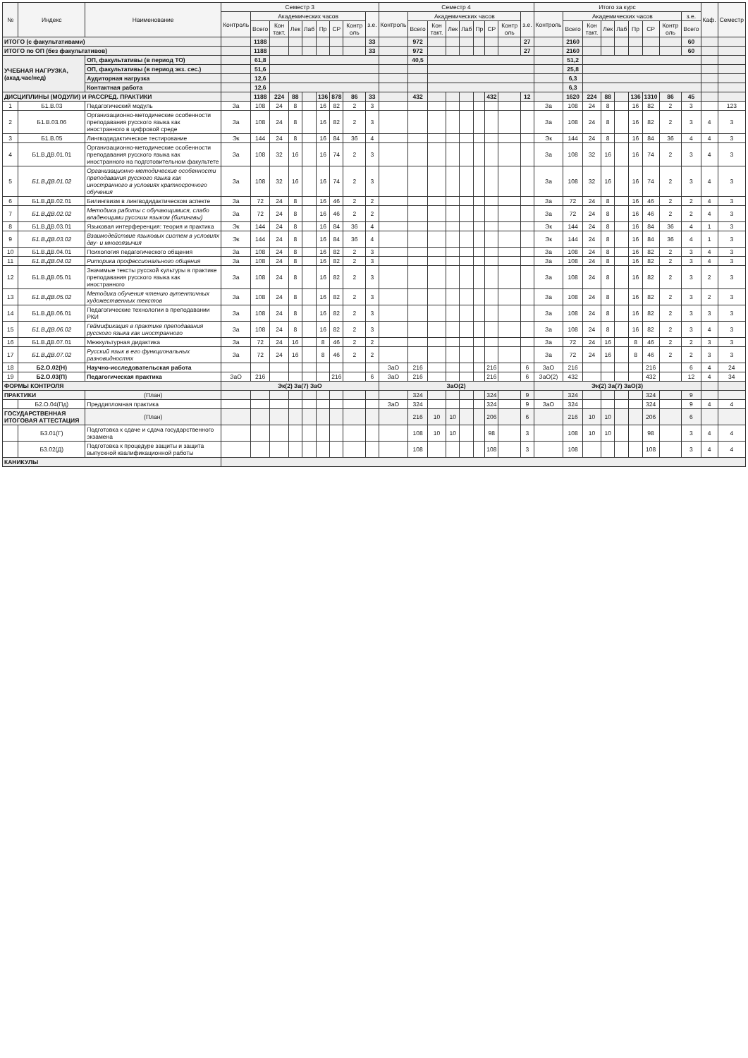| № | Индекс | Наименование | Семестр 3 | | | | | | | | | Семестр 4 | | | | | | | | | Итого за курс | | | | | | | | | Каф. | Семестр |
| --- | --- | --- | --- | --- | --- | --- | --- | --- | --- | --- | --- | --- | --- | --- | --- | --- | --- | --- | --- | --- | --- | --- | --- | --- | --- | --- | --- | --- | --- | --- | --- |
| | | | Контроль | Академических часов | | | | | | | з.е. | Контроль | Академических часов | | | | | | | з.е. | Контроль | Академических часов | | | | | | | з.е. | | |
| | | | | Всего | Кон такт. | Лек | Лаб | Пр | СР | Контр оль | | | Всего | Кон такт. | Лек | Лаб | Пр | СР | Контр оль | | | Всего | Кон такт. | Лек | Лаб | Пр | СР | Контр оль | Всего | | |
| ИТОГО (с факультативами) | | | | 1188 | | | | | | | 33 | | 972 | | | | | | | 27 | | 2160 | | | | | | | 60 | | |
| ИТОГО по ОП (без факультативов) | | | | 1188 | | | | | | | 33 | | 972 | | | | | | | 27 | | 2160 | | | | | | | 60 | | |
| УЧЕБНАЯ НАГРУЗКА, (акад.час/нед) | | ОП, факультативы (в период ТО) | | 61,8 | | | | | | | | | 40,5 | | | | | | | | | 51,2 | | | | | | | | | |
| | | ОП, факультативы (в период экз. сес.) | | 51,6 | | | | | | | | | | | | | | | | | | 25,8 | | | | | | | | | |
| | | Аудиторная нагрузка | | 12,6 | | | | | | | | | | | | | | | | | | 6,3 | | | | | | | | | |
| | | Контактная работа | | 12,6 | | | | | | | | | | | | | | | | | | 6,3 | | | | | | | | | |
| ДИСЦИПЛИНЫ (МОДУЛИ) И РАССРЕД. ПРАКТИКИ | | | | 1188 | 224 | 88 | | 136 | 878 | 86 | 33 | | 432 | | | | | 432 | | 12 | | 1620 | 224 | 88 | | 136 | 1310 | 86 | 45 | | |
| 1 | Б1.В.03 | Педагогический модуль | За | 108 | 24 | 8 | | 16 | 82 | 2 | 3 | | | | | | | | | | За | 108 | 24 | 8 | | 16 | 82 | 2 | 3 | | 123 |
| 2 | Б1.В.03.06 | Организационно-методические особенности преподавания русского языка как иностранного в цифровой среде | За | 108 | 24 | 8 | | 16 | 82 | 2 | 3 | | | | | | | | | | За | 108 | 24 | 8 | | 16 | 82 | 2 | 3 | 4 | 3 |
| 3 | Б1.В.05 | Лингводидактическое тестирование | Эк | 144 | 24 | 8 | | 16 | 84 | 36 | 4 | | | | | | | | | | Эк | 144 | 24 | 8 | | 16 | 84 | 36 | 4 | 4 | 3 |
| 4 | Б1.В.ДВ.01.01 | Организационно-методические особенности преподавания русского языка как иностранного на подготовительном факультете | За | 108 | 32 | 16 | | 16 | 74 | 2 | 3 | | | | | | | | | | За | 108 | 32 | 16 | | 16 | 74 | 2 | 3 | 4 | 3 |
| 5 | Б1.В.ДВ.01.02 | Организационно-методические особенности преподавания русского языка как иностранного в условиях краткосрочного обучения | За | 108 | 32 | 16 | | 16 | 74 | 2 | 3 | | | | | | | | | | За | 108 | 32 | 16 | | 16 | 74 | 2 | 3 | 4 | 3 |
| 6 | Б1.В.ДВ.02.01 | Билингвизм в лингводидактическом аспекте | За | 72 | 24 | 8 | | 16 | 46 | 2 | 2 | | | | | | | | | | За | 72 | 24 | 8 | | 16 | 46 | 2 | 2 | 4 | 3 |
| 7 | Б1.В.ДВ.02.02 | Методика работы с обучающимися, слабо владеющими русским языком (билингвы) | За | 72 | 24 | 8 | | 16 | 46 | 2 | 2 | | | | | | | | | | За | 72 | 24 | 8 | | 16 | 46 | 2 | 2 | 4 | 3 |
| 8 | Б1.В.ДВ.03.01 | Языковая интерференция: теория и практика | Эк | 144 | 24 | 8 | | 16 | 84 | 36 | 4 | | | | | | | | | | Эк | 144 | 24 | 8 | | 16 | 84 | 36 | 4 | 1 | 3 |
| 9 | Б1.В.ДВ.03.02 | Взаимодействие языковых систем в условиях дву- и многоязычия | Эк | 144 | 24 | 8 | | 16 | 84 | 36 | 4 | | | | | | | | | | Эк | 144 | 24 | 8 | | 16 | 84 | 36 | 4 | 1 | 3 |
| 10 | Б1.В.ДВ.04.01 | Психология педагогического общения | За | 108 | 24 | 8 | | 16 | 82 | 2 | 3 | | | | | | | | | | За | 108 | 24 | 8 | | 16 | 82 | 2 | 3 | 4 | 3 |
| 11 | Б1.В.ДВ.04.02 | Риторика профессионального общения | За | 108 | 24 | 8 | | 16 | 82 | 2 | 3 | | | | | | | | | | За | 108 | 24 | 8 | | 16 | 82 | 2 | 3 | 4 | 3 |
| 12 | Б1.В.ДВ.05.01 | Значимые тексты русской культуры в практике преподавания русского языка как иностранного | За | 108 | 24 | 8 | | 16 | 82 | 2 | 3 | | | | | | | | | | За | 108 | 24 | 8 | | 16 | 82 | 2 | 3 | 2 | 3 |
| 13 | Б1.В.ДВ.05.02 | Методика обучения чтению аутентичных художественных текстов | За | 108 | 24 | 8 | | 16 | 82 | 2 | 3 | | | | | | | | | | За | 108 | 24 | 8 | | 16 | 82 | 2 | 3 | 2 | 3 |
| 14 | Б1.В.ДВ.06.01 | Педагогические технологии в преподавании РКИ | За | 108 | 24 | 8 | | 16 | 82 | 2 | 3 | | | | | | | | | | За | 108 | 24 | 8 | | 16 | 82 | 2 | 3 | 3 | 3 |
| 15 | Б1.В.ДВ.06.02 | Геймификация в практике преподавания русского языка как иностранного | За | 108 | 24 | 8 | | 16 | 82 | 2 | 3 | | | | | | | | | | За | 108 | 24 | 8 | | 16 | 82 | 2 | 3 | 4 | 3 |
| 16 | Б1.В.ДВ.07.01 | Межкультурная дидактика | За | 72 | 24 | 16 | | 8 | 46 | 2 | 2 | | | | | | | | | | За | 72 | 24 | 16 | | 8 | 46 | 2 | 2 | 3 | 3 |
| 17 | Б1.В.ДВ.07.02 | Русский язык в его функциональных разновидностях | За | 72 | 24 | 16 | | 8 | 46 | 2 | 2 | | | | | | | | | | За | 72 | 24 | 16 | | 8 | 46 | 2 | 2 | 3 | 3 |
| 18 | Б2.О.02(Н) | Научно-исследовательская работа | | | | | | | | | | ЗаО | 216 | | | | | 216 | | 6 | ЗаО | 216 | | | | | 216 | | 6 | 4 | 24 |
| 19 | Б2.О.03(П) | Педагогическая практика | ЗаО | 216 | | | | | 216 | | 6 | ЗаО | 216 | | | | | 216 | | 6 | ЗаО(2) | 432 | | | | | 432 | | 12 | 4 | 34 |
| ФОРМЫ КОНТРОЛЯ | | | Эк(2) За(7) ЗаО | | | | | | | | | ЗаО(2) | | | | | | | | | Эк(2) За(7) ЗаО(3) | | | | | | | | | | |
| ПРАКТИКИ | | (План) | | | | | | | | | | | 324 | | | | | 324 | | 9 | | 324 | | | | | 324 | | 9 | | |
| | Б2.О.04(Пд) | Преддипломная практика | | | | | | | | | | ЗаО | 324 | | | | | 324 | | 9 | ЗаО | 324 | | | | | 324 | | 9 | 4 | 4 |
| ГОСУДАРСТВЕННАЯ ИТОГОВАЯ АТТЕСТАЦИЯ | | (План) | | | | | | | | | | | 216 | 10 | 10 | | | 206 | | 6 | | 216 | 10 | 10 | | | 206 | | 6 | | |
| | Б3.01(Г) | Подготовка к сдаче и сдача государственного экзамена | | | | | | | | | | | 108 | 10 | 10 | | | 98 | | 3 | | 108 | 10 | 10 | | | 98 | | 3 | 4 | 4 |
| | Б3.02(Д) | Подготовка к процедуре защиты и защита выпускной квалификационной работы | | | | | | | | | | | 108 | | | | | 108 | | 3 | | 108 | | | | | 108 | | 3 | 4 | 4 |
| КАНИКУЛЫ | | | | | | | | | | | | | | | | | | | | | | | | | | | | | | | |